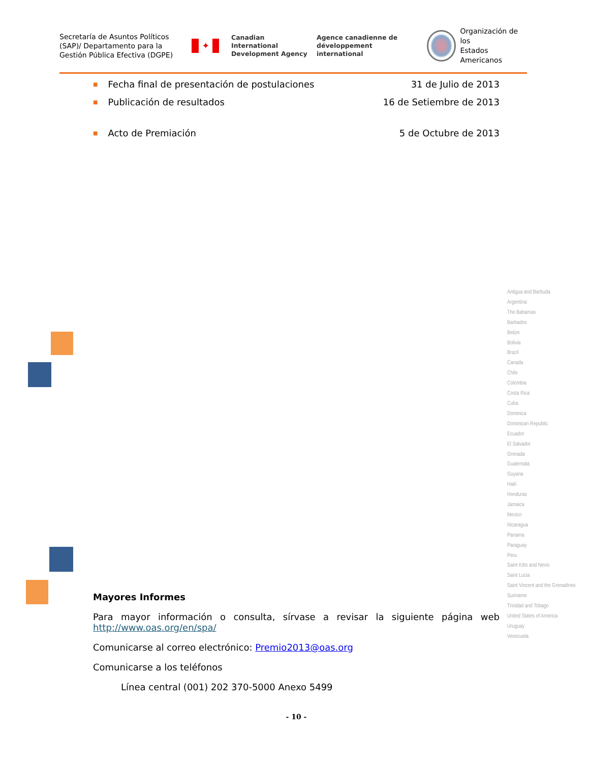Secretaría de Asuntos Políticos (SAP)/ Departamento para la Gestión Pública Efectiva (DGPE)
✦
Canadian International
Development Agency
Agence canadienne de
développement international
Organización de los
Estados Americanos
■ Fecha final de presentación de postulaciones 31 de Julio de 2013
■ Publicación de resultados 16 de Setiembre de 2013
■ Acto de Premiación 5 de Octubre de 2013
Antigua and Barbuda
Argentina
The Bahamas
Barbados
Belize
Bolivia
Brazil
Canada
Chile
Colombia
Costa Rica
Cuba
Dominica
Dominican Republic
Ecuador
El Salvador
Grenada
Guatemala
Guyana
Haiti
Honduras
Jamaica
Mexico
Nicaragua
Panama
Paraguay
Peru
Saint Kitts and Nevis
Saint Lucia
Saint Vincent and the Grenadines
Suriname
Trinidad and Tobago
United States of America
Uruguay
Venezuela
Mayores Informes
Para mayor información o consulta, sírvase a revisar la siguiente página web
http://www.oas.org/en/spa/
Comunicarse al correo electrónico: Premio2013@oas.org
Comunicarse a los teléfonos
Línea central (001) 202 370-5000 Anexo 5499
- 10 -